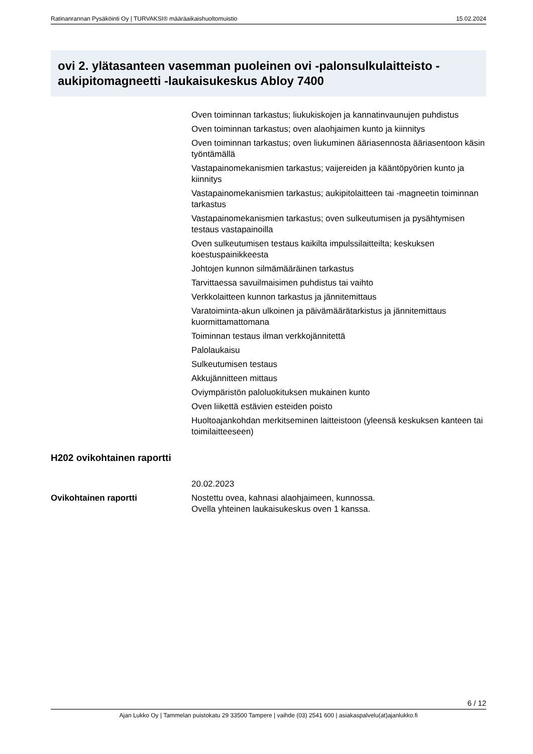Ratinanrannan Pysäköinti Oy | TURVAKSI® määräaikaishuoltomuistio 15.02.2024
ovi 2. ylätasanteen vasemman puoleinen ovi -palonsulkulaitteisto -aukipitomagneetti -laukaisukeskus Abloy 7400
Oven toiminnan tarkastus; liukukiskojen ja kannatinvaunujen puhdistus
Oven toiminnan tarkastus; oven alaohjaimen kunto ja kiinnitys
Oven toiminnan tarkastus; oven liukuminen ääriasennosta ääriasentoon käsin työntämällä
Vastapainomekanismien tarkastus; vaijereiden ja kääntöpyörien kunto ja kiinnitys
Vastapainomekanismien tarkastus; aukipitolaitteen tai -magneetin toiminnan tarkastus
Vastapainomekanismien tarkastus; oven sulkeutumisen ja pysähtymisen testaus vastapainoilla
Oven sulkeutumisen testaus kaikilta impulssilaitteilta; keskuksen koestuspainikkeesta
Johtojen kunnon silmämääräinen tarkastus
Tarvittaessa savuilmaisimen puhdistus tai vaihto
Verkkolaitteen kunnon tarkastus ja jännitemittaus
Varatoiminta-akun ulkoinen ja päivämäärätarkistus ja jännitemittaus kuormittamattomana
Toiminnan testaus ilman verkkojännitettä
Palolaukaisu
Sulkeutumisen testaus
Akkujännitteen mittaus
Oviympäristön paloluokituksen mukainen kunto
Oven liikettä estävien esteiden poisto
Huoltoajankohdan merkitseminen laitteistoon (yleensä keskuksen kanteen tai toimilaitteeseen)
H202 ovikohtainen raportti
| | 20.02.2023 |
| Ovikohtainen raportti | Nostettu ovea, kahnasi alaohjaimeen, kunnossa. Ovella yhteinen laukaisukeskus oven 1 kanssa. |
6 / 12
Ajan Lukko Oy | Tammelan puistokatu 29 33500 Tampere | vaihde (03) 2541 600 | asiakaspalvelu(at)ajanlukko.fi